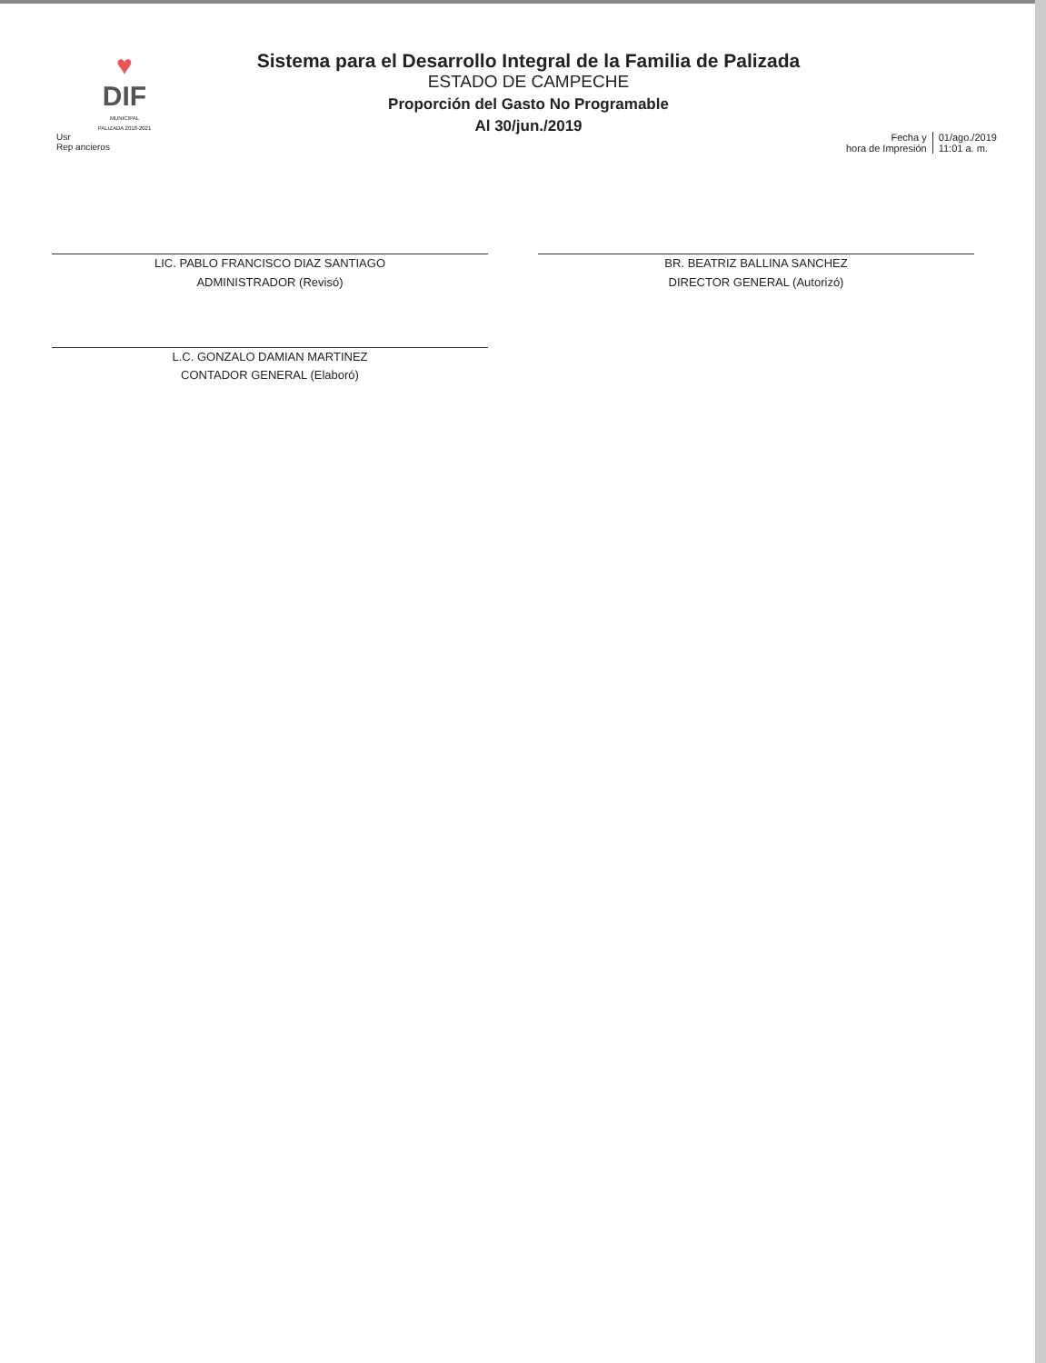♥
DIF
MUNICIPAL
PALIZADA 2018-2021
Usr
Rep ancieros
Sistema para el Desarrollo Integral de la Familia de Palizada
ESTADO DE CAMPECHE
Proporción del Gasto No Programable
Al 30/jun./2019
Fecha y
hora de Impresión
01/ago./2019
11:01 a. m.
LIC. PABLO FRANCISCO DIAZ SANTIAGO
ADMINISTRADOR (Revisó)
BR. BEATRIZ BALLINA SANCHEZ
DIRECTOR GENERAL (Autorizó)
L.C. GONZALO DAMIAN MARTINEZ
CONTADOR GENERAL (Elaboró)